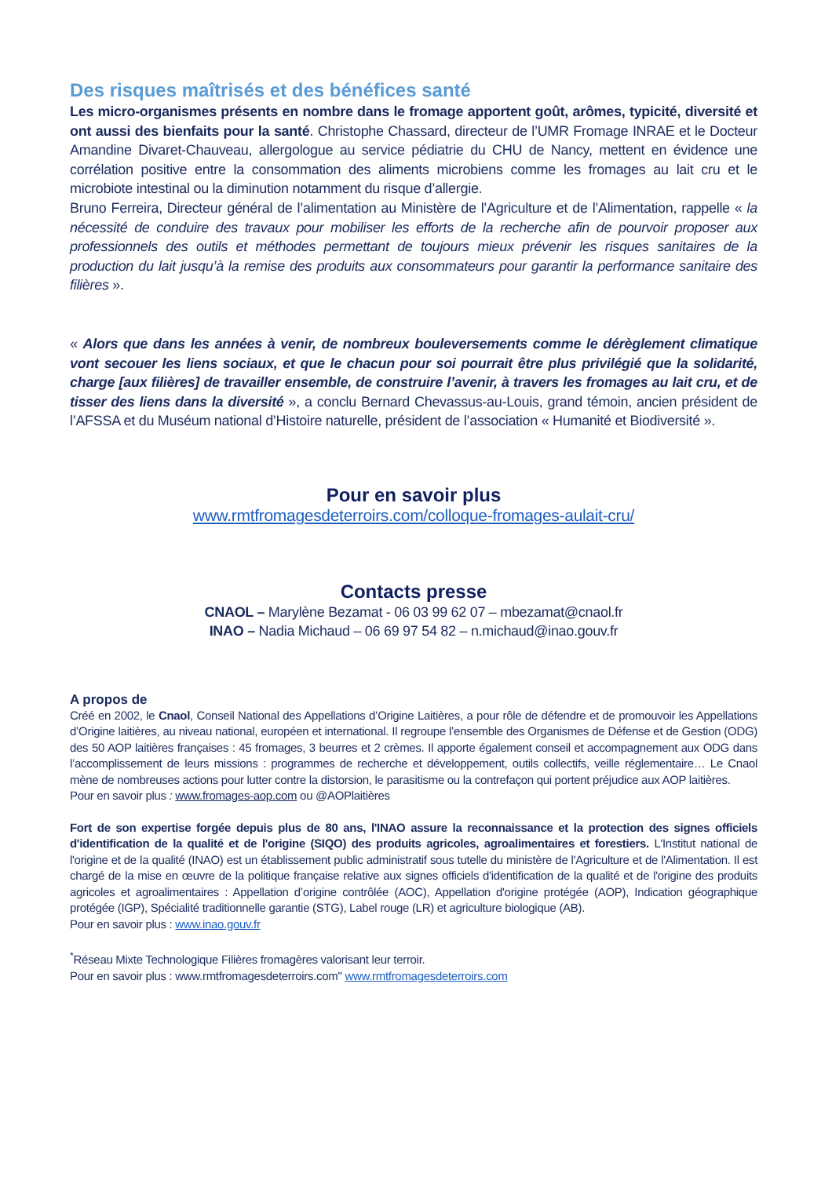Des risques maîtrisés et des bénéfices santé
Les micro-organismes présents en nombre dans le fromage apportent goût, arômes, typicité, diversité et ont aussi des bienfaits pour la santé. Christophe Chassard, directeur de l’UMR Fromage INRAE et le Docteur Amandine Divaret-Chauveau, allergologue au service pédiatrie du CHU de Nancy, mettent en évidence une corrélation positive entre la consommation des aliments microbiens comme les fromages au lait cru et le microbiote intestinal ou la diminution notamment du risque d’allergie.
Bruno Ferreira, Directeur général de l’alimentation au Ministère de l’Agriculture et de l’Alimentation, rappelle « la nécessité de conduire des travaux pour mobiliser les efforts de la recherche afin de pourvoir proposer aux professionnels des outils et méthodes permettant de toujours mieux prévenir les risques sanitaires de la production du lait jusqu’à la remise des produits aux consommateurs pour garantir la performance sanitaire des filières ».
« Alors que dans les années à venir, de nombreux bouleversements comme le dérèglement climatique vont secouer les liens sociaux, et que le chacun pour soi pourrait être plus privilégié que la solidarité, charge [aux filières] de travailler ensemble, de construire l’avenir, à travers les fromages au lait cru, et de tisser des liens dans la diversité », a conclu Bernard Chevassus-au-Louis, grand témoin, ancien président de l’AFSSA et du Muséum national d’Histoire naturelle, président de l’association « Humanité et Biodiversité ».
Pour en savoir plus
www.rmtfromagesdeterroirs.com/colloque-fromages-aulait-cru/
Contacts presse
CNAOL – Marylène Bezamat - 06 03 99 62 07 – mbezamat@cnaol.fr
INAO – Nadia Michaud – 06 69 97 54 82 – n.michaud@inao.gouv.fr
A propos de
Créé en 2002, le Cnaol, Conseil National des Appellations d’Origine Laitières, a pour rôle de défendre et de promouvoir les Appellations d’Origine laitières, au niveau national, européen et international. Il regroupe l’ensemble des Organismes de Défense et de Gestion (ODG) des 50 AOP laitières françaises : 45 fromages, 3 beurres et 2 crèmes. Il apporte également conseil et accompagnement aux ODG dans l’accomplissement de leurs missions : programmes de recherche et développement, outils collectifs, veille réglementaire… Le Cnaol mène de nombreuses actions pour lutter contre la distorsion, le parasitisme ou la contrefaçon qui portent préjudice aux AOP laitières.
Pour en savoir plus : www.fromages-aop.com ou @AOPlaitières
Fort de son expertise forgée depuis plus de 80 ans, l'INAO assure la reconnaissance et la protection des signes officiels d'identification de la qualité et de l'origine (SIQO) des produits agricoles, agroalimentaires et forestiers. L'Institut national de l'origine et de la qualité (INAO) est un établissement public administratif sous tutelle du ministère de l'Agriculture et de l'Alimentation. Il est chargé de la mise en œuvre de la politique française relative aux signes officiels d'identification de la qualité et de l'origine des produits agricoles et agroalimentaires : Appellation d’origine contrôlée (AOC), Appellation d'origine protégée (AOP), Indication géographique protégée (IGP), Spécialité traditionnelle garantie (STG), Label rouge (LR) et agriculture biologique (AB).
Pour en savoir plus : www.inao.gouv.fr
<sup>*</sup> Réseau Mixte Technologique Filières fromagères valorisant leur terroir.
Pour en savoir plus : www.rmtfromagesdeterroirs.com" www.rmtfromagesdeterroirs.com